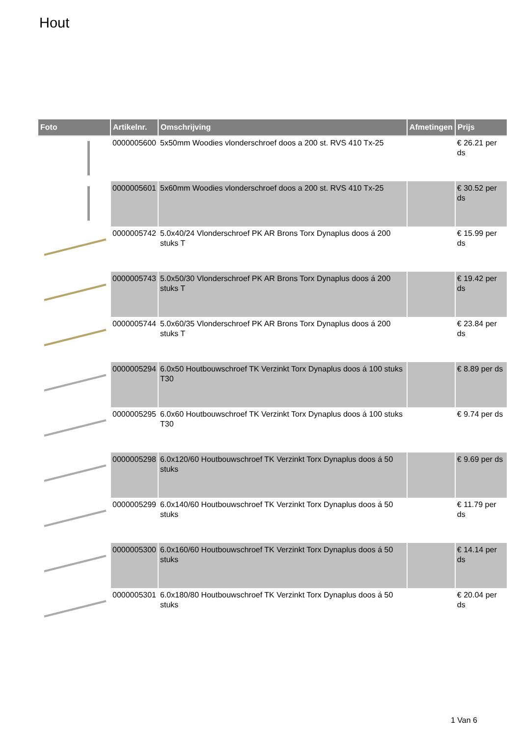Hout
| Foto | Artikelnr. | Omschrijving | Afmetingen | Prijs |
| --- | --- | --- | --- | --- |
| | 0000005600 | 5x50mm Woodies vlonderschroef doos a 200 st. RVS 410 Tx-25 | | € 26.21 per ds |
| | 0000005601 | 5x60mm Woodies vlonderschroef doos a 200 st. RVS 410 Tx-25 | | € 30.52 per ds |
| | 0000005742 | 5.0x40/24 Vlonderschroef PK AR Brons Torx Dynaplus doos á 200 stuks T | | € 15.99 per ds |
| | 0000005743 | 5.0x50/30 Vlonderschroef PK AR Brons Torx Dynaplus doos á 200 stuks T | | € 19.42 per ds |
| | 0000005744 | 5.0x60/35 Vlonderschroef PK AR Brons Torx Dynaplus doos á 200 stuks T | | € 23.84 per ds |
| | 0000005294 | 6.0x50 Houtbouwschroef TK Verzinkt Torx Dynaplus doos á 100 stuks T30 | | € 8.89 per ds |
| | 0000005295 | 6.0x60 Houtbouwschroef TK Verzinkt Torx Dynaplus doos á 100 stuks T30 | | € 9.74 per ds |
| | 0000005298 | 6.0x120/60 Houtbouwschroef TK Verzinkt Torx Dynaplus doos á 50 stuks | | € 9.69 per ds |
| | 0000005299 | 6.0x140/60 Houtbouwschroef TK Verzinkt Torx Dynaplus doos á 50 stuks | | € 11.79 per ds |
| | 0000005300 | 6.0x160/60 Houtbouwschroef TK Verzinkt Torx Dynaplus doos á 50 stuks | | € 14.14 per ds |
| | 0000005301 | 6.0x180/80 Houtbouwschroef TK Verzinkt Torx Dynaplus doos á 50 stuks | | € 20.04 per ds |
1 Van 6